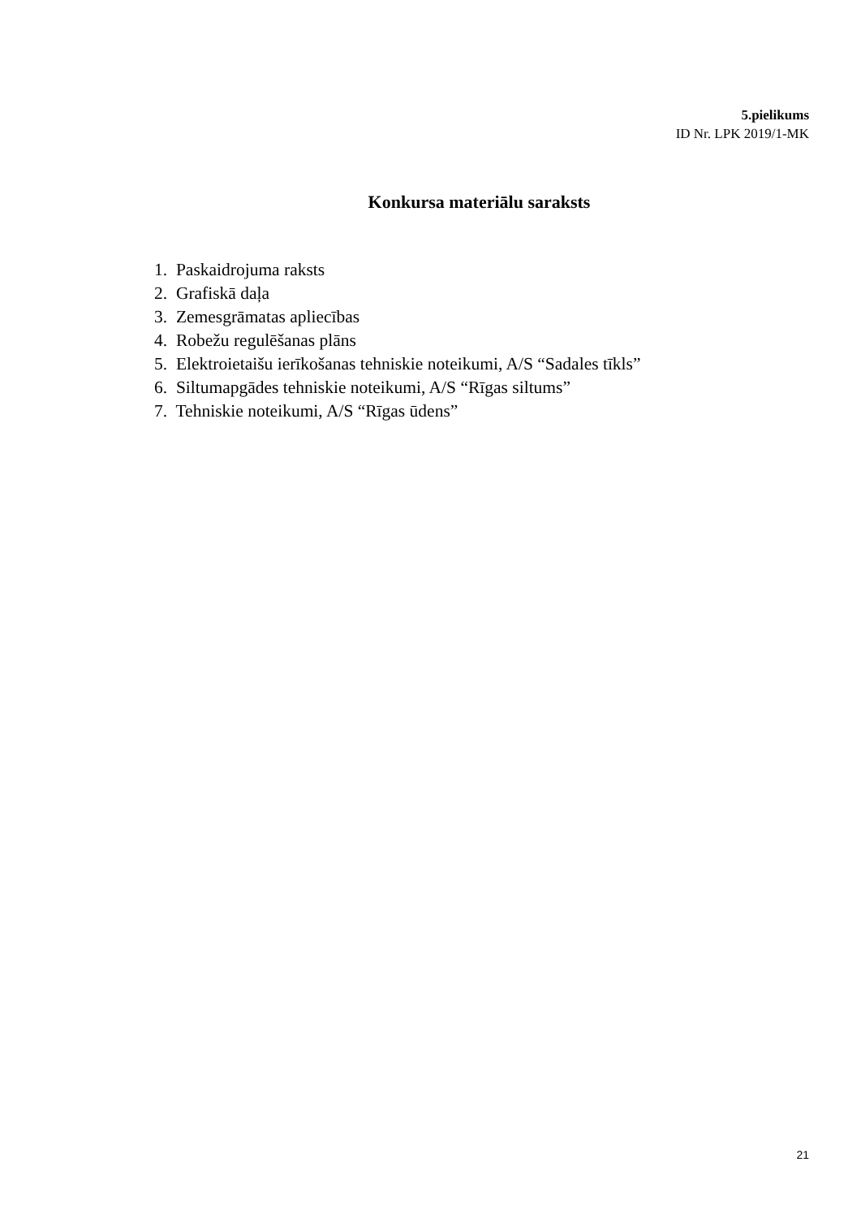5.pielikums
ID Nr. LPK 2019/1-MK
Konkursa materiālu saraksts
1. Paskaidrojuma raksts
2. Grafiskā daļa
3. Zemesgrāmatas apliecības
4. Robežu regulēšanas plāns
5. Elektroietaišu ierīkošanas tehniskie noteikumi, A/S “Sadales tīkls”
6. Siltumapgādes tehniskie noteikumi, A/S “Rīgas siltums”
7. Tehniskie noteikumi, A/S “Rīgas ūdens”
21